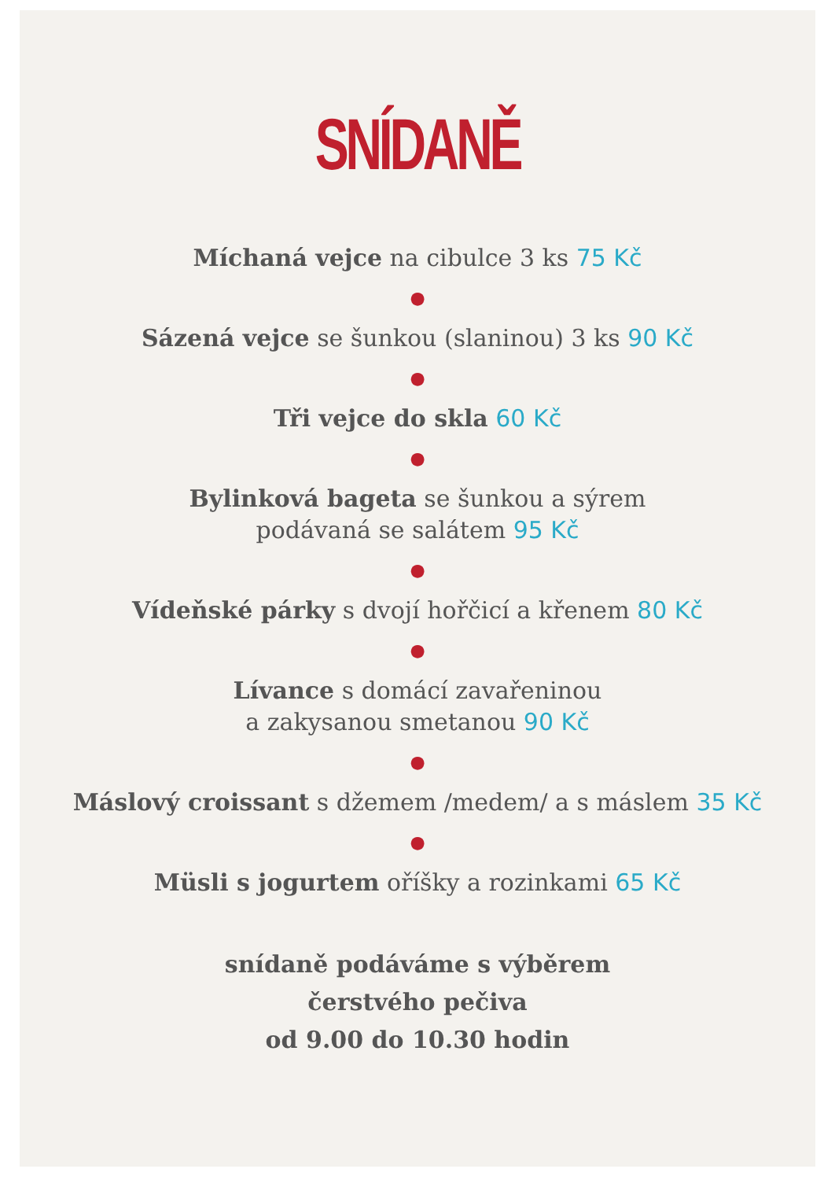SNÍDANĚ
Míchaná vejce na cibulce 3 ks 75 Kč
●
Sázená vejce se šunkou (slaninou) 3 ks 90 Kč
●
Tři vejce do skla 60 Kč
●
Bylinková bageta se šunkou a sýrem
podávaná se salátem 95 Kč
●
Vídeňské párky s dvojí hořčicí a křenem 80 Kč
●
Lívance s domácí zavařeninou
a zakysanou smetanou 90 Kč
●
Máslový croissant s džemem /medem/ a s máslem 35 Kč
●
Müsli s jogurtem oříšky a rozinkami 65 Kč
snídaně podáváme s výběrem
čerstvého pečiva
od 9.00 do 10.30 hodin